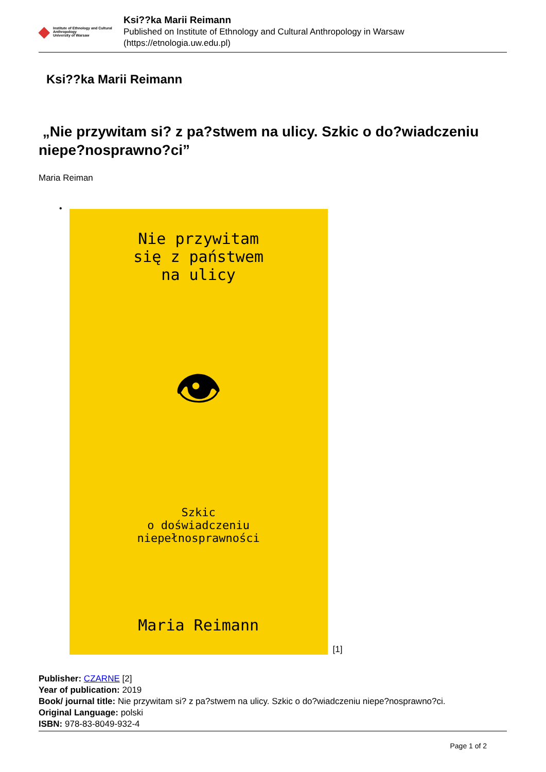◆ Institute of Ethnology and Cultural Anthropology
University of Warsaw
Ksi??ka Marii Reimann
Published on Institute of Ethnology and Cultural Anthropology in Warsaw
(https://etnologia.uw.edu.pl)
Ksi??ka Marii Reimann
„Nie przywitam si? z pa?stwem na ulicy. Szkic o do?wiadczeniu niepe?nosprawno?ci”
Maria Reiman
•
Nie przywitam
się z państwem
na ulicy
👁
Szkic
o doświadczeniu
niepełnosprawności
Maria Reimann
[1]
Publisher: CZARNE [2]
Year of publication: 2019
Book/ journal title: Nie przywitam si? z pa?stwem na ulicy. Szkic o do?wiadczeniu niepe?nosprawno?ci.
Original Language: polski
ISBN: 978-83-8049-932-4
Page 1 of 2